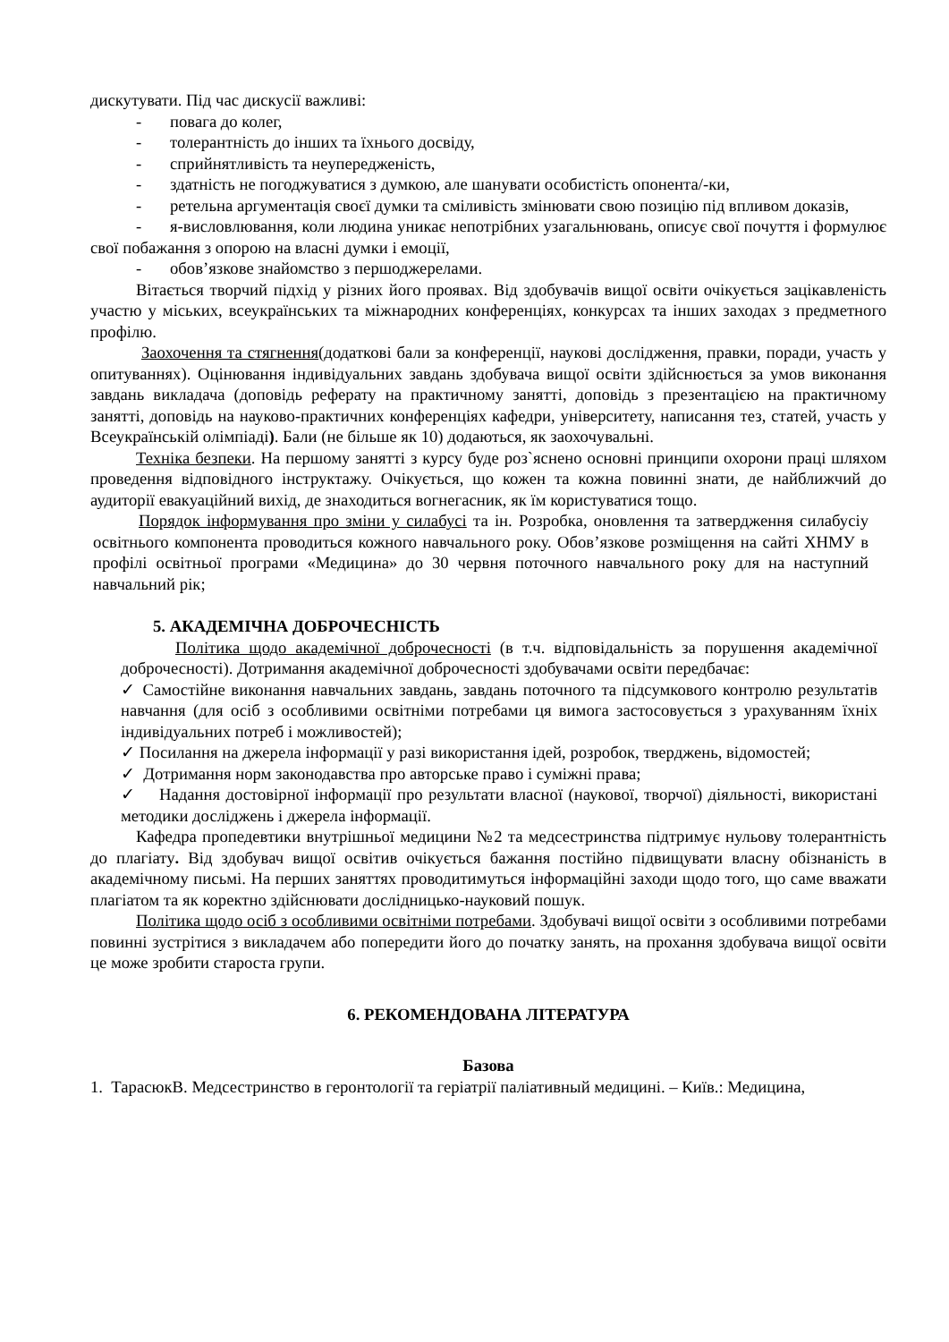дискутувати. Під час дискусії важливі:
- повага до колег,
- толерантність до інших та їхнього досвіду,
- сприйнятливість та неупередженість,
- здатність не погоджуватися з думкою, але шанувати особистість опонента/-ки,
- ретельна аргументація своєї думки та сміливість змінювати свою позицію під впливом доказів,
- я-висловлювання, коли людина уникає непотрібних узагальнювань, описує свої почуття і формулює свої побажання з опорою на власні думки і емоції,
- обов’язкове знайомство з першоджерелами.
Вітається творчий підхід у різних його проявах. Від здобувачів вищої освіти очікується зацікавленість участю у міських, всеукраїнських та міжнародних конференціях, конкурсах та інших заходах з предметного профілю.
Заохочення та стягнення(додаткові бали за конференції, наукові дослідження, правки, поради, участь у опитуваннях). Оцінювання індивідуальних завдань здобувача вищої освіти здійснюється за умов виконання завдань викладача (доповідь реферату на практичному занятті, доповідь з презентацією на практичному занятті, доповідь на науково-практичних конференціях кафедри, університету, написання тез, статей, участь у Всеукраїнській олімпіаді). Бали (не більше як 10) додаються, як заохочувальні.
Техніка безпеки. На першому занятті з курсу буде роз`яснено основні принципи охорони праці шляхом проведення відповідного інструктажу. Очікується, що кожен та кожна повинні знати, де найближчий до аудиторії евакуаційний вихід, де знаходиться вогнегасник, як їм користуватися тощо.
Порядок інформування про зміни у силабусі та ін. Розробка, оновлення та затвердження силабусіу освітнього компонента проводиться кожного навчального року. Обов’язкове розміщення на сайті ХНМУ в профілі освітньої програми «Медицина» до 30 червня поточного навчального року для на наступний навчальний рік;
5. АКАДЕМІЧНА ДОБРОЧЕСНІСТЬ
Політика щодо академічної доброчесності (в т.ч. відповідальність за порушення академічної доброчесності). Дотримання академічної доброчесності здобувачами освіти передбачає:
✓ Самостійне виконання навчальних завдань, завдань поточного та підсумкового контролю результатів навчання (для осіб з особливими освітніми потребами ця вимога застосовується з урахуванням їхніх індивідуальних потреб і можливостей);
✓ Посилання на джерела інформації у разі використання ідей, розробок, тверджень, відомостей;
✓ Дотримання норм законодавства про авторське право і суміжні права;
✓ Надання достовірної інформації про результати власної (наукової, творчої) діяльності, використані методики досліджень і джерела інформації.
Кафедра пропедевтики внутрішньої медицини №2 та медсестринства підтримує нульову толерантність до плагіату. Від здобувач вищої освітив очікується бажання постійно підвищувати власну обізнаність в академічному письмі. На перших заняттях проводитимуться інформаційні заходи щодо того, що саме вважати плагіатом та як коректно здійснювати дослідницько-науковий пошук.
Політика щодо осіб з особливими освітніми потребами. Здобувачі вищої освіти з особливими потребами повинні зустрітися з викладачем або попередити його до початку занять, на прохання здобувача вищої освіти це може зробити староста групи.
6. РЕКОМЕНДОВАНА ЛІТЕРАТУРА
Базова
1. ТарасюкВ. Медсестринство в геронтології та геріатрії паліативный медицині. – Київ.: Медицина,